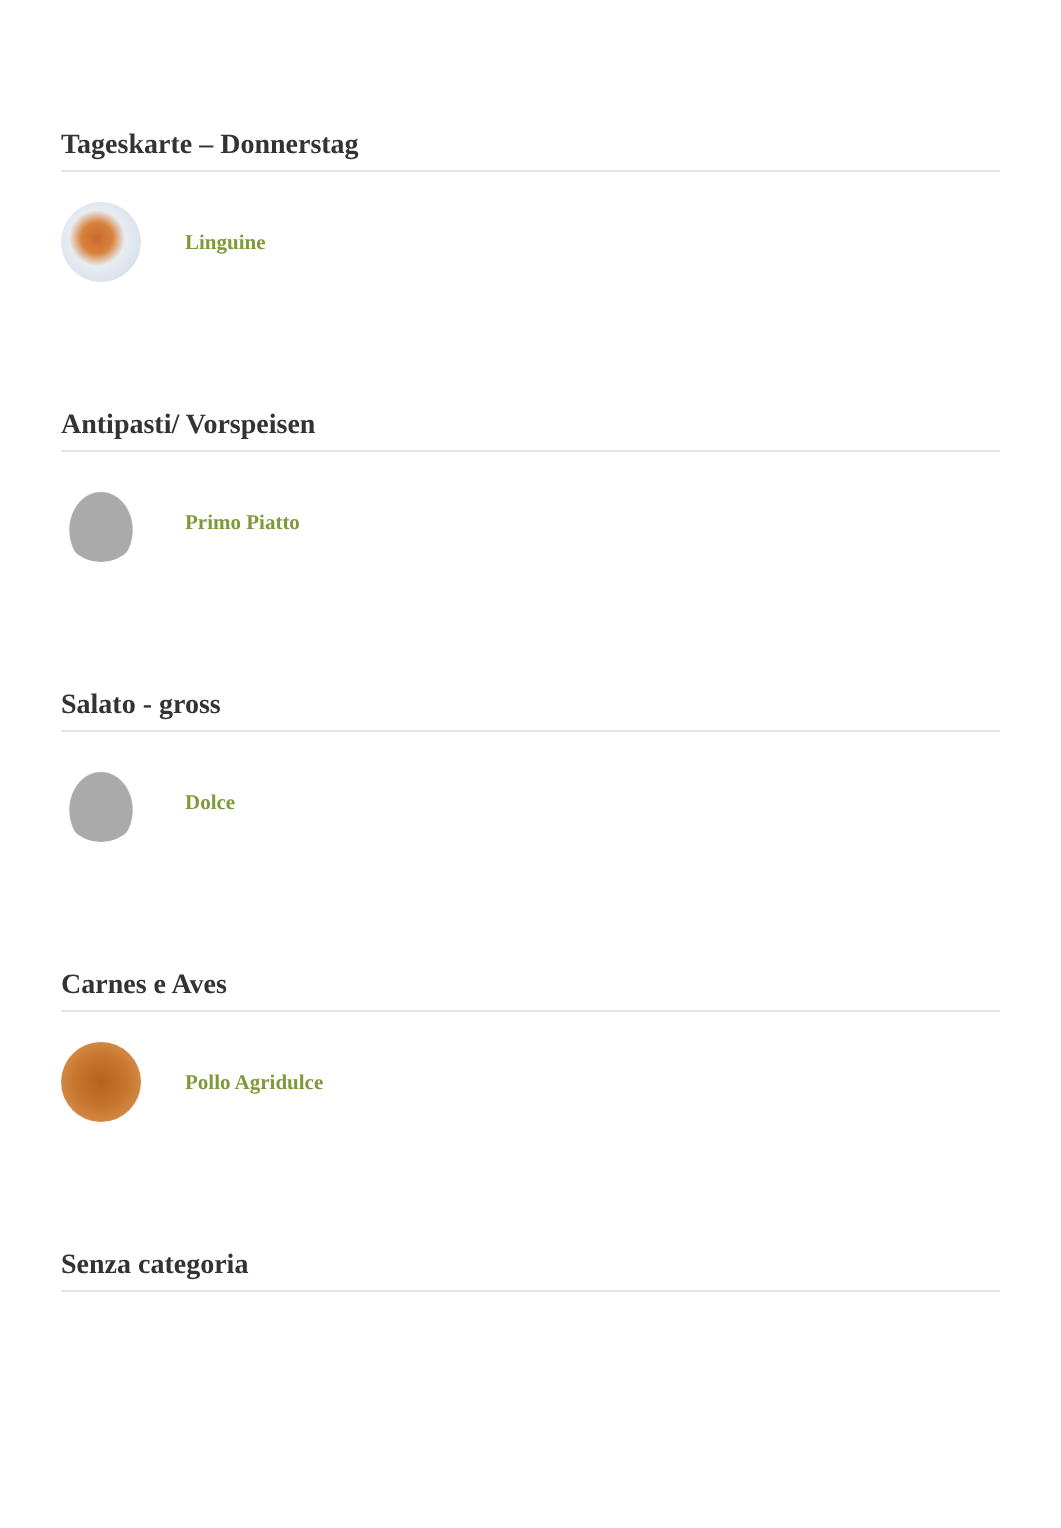Tageskarte – Donnerstag
Linguine
Antipasti/ Vorspeisen
Primo Piatto
Salato - gross
Dolce
Carnes e Aves
Pollo Agridulce
Senza categoria